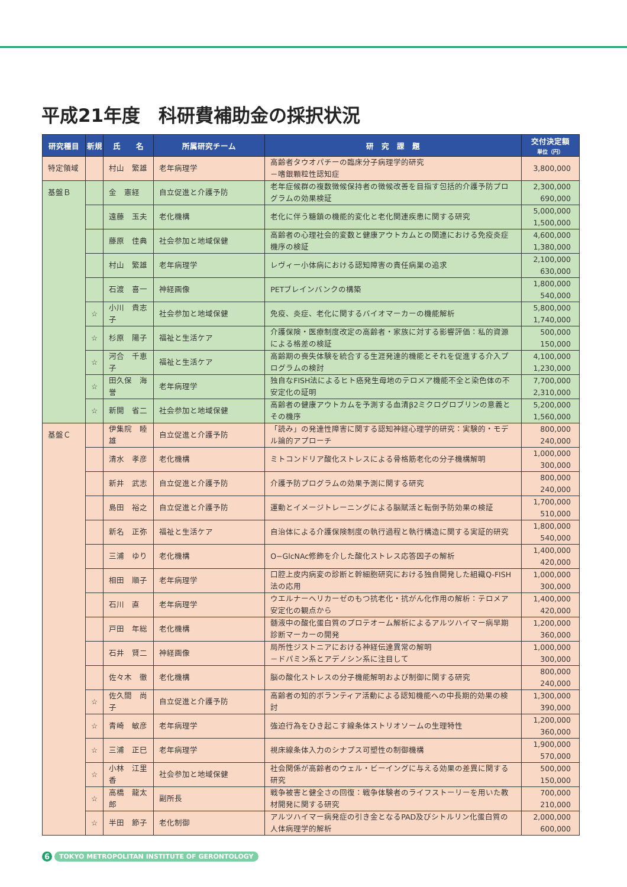平成21年度　科研費補助金の採択状況
| 研究種目 | 新規 | 氏 名 | 所属研究チーム | 研 究 課 題 | 交付決定額 単位（円） |
| --- | --- | --- | --- | --- | --- |
| 特定領域 | | 村山 繁雄 | 老年病理学 | 高齢者タウオパチーの臨床分子病理学的研究 －嗜銀顆粒性認知症 | 3,800,000 |
| 基盤Ｂ | | 金 憲経 | 自立促進と介護予防 | 老年症候群の複数徴候保持者の徴候改善を目指す包括的介護予防プログラムの効果検証 | 2,300,000 690,000 |
| | | 遠藤 玉夫 | 老化機構 | 老化に伴う糖鎖の機能的変化と老化関連疾患に関する研究 | 5,000,000 1,500,000 |
| | | 藤原 佳典 | 社会参加と地域保健 | 高齢者の心理社会的変数と健康アウトカムとの関連における免疫炎症機序の検証 | 4,600,000 1,380,000 |
| | | 村山 繁雄 | 老年病理学 | レヴィー小体病における認知障害の責任病巣の追求 | 2,100,000 630,000 |
| | | 石渡 喜一 | 神経画像 | PETブレインバンクの構築 | 1,800,000 540,000 |
| | ☆ | 小川 貴志子 | 社会参加と地域保健 | 免疫、炎症、老化に関するバイオマーカーの機能解析 | 5,800,000 1,740,000 |
| | ☆ | 杉原 陽子 | 福祉と生活ケア | 介護保険・医療制度改定の高齢者・家族に対する影響評価：私的資源による格差の検証 | 500,000 150,000 |
| | ☆ | 河合 千恵子 | 福祉と生活ケア | 高齢期の喪失体験を統合する生涯発達的機能とそれを促進する介入プログラムの検討 | 4,100,000 1,230,000 |
| | ☆ | 田久保 海誉 | 老年病理学 | 独自なFISH法によるヒト癌発生母地のテロメア機能不全と染色体の不安定化の証明 | 7,700,000 2,310,000 |
| | ☆ | 新開 省二 | 社会参加と地域保健 | 高齢者の健康アウトカムを予測する血清β2ミクログロブリンの意義とその機序 | 5,200,000 1,560,000 |
| 基盤Ｃ | | 伊集院 睦雄 | 自立促進と介護予防 | 「読み」の発達性障害に関する認知神経心理学的研究：実験的・モデル論的アプローチ | 800,000 240,000 |
| | | 清水 孝彦 | 老化機構 | ミトコンドリア酸化ストレスによる骨格筋老化の分子機構解明 | 1,000,000 300,000 |
| | | 新井 武志 | 自立促進と介護予防 | 介護予防プログラムの効果予測に関する研究 | 800,000 240,000 |
| | | 島田 裕之 | 自立促進と介護予防 | 運動とイメージトレーニングによる脳賦活と転倒予防効果の検証 | 1,700,000 510,000 |
| | | 新名 正弥 | 福祉と生活ケア | 自治体による介護保険制度の執行過程と執行構造に関する実証的研究 | 1,800,000 540,000 |
| | | 三浦 ゆり | 老化機構 | O−GlcNAc修飾を介した酸化ストレス応答因子の解析 | 1,400,000 420,000 |
| | | 相田 順子 | 老年病理学 | 口腔上皮内病変の診断と幹細胞研究における独自開発した組織Q-FISH法の応用 | 1,000,000 300,000 |
| | | 石川 直 | 老年病理学 | ウエルナーヘリカーゼのもつ抗老化・抗がん化作用の解析：テロメア安定化の観点から | 1,400,000 420,000 |
| | | 戸田 年総 | 老化機構 | 髄液中の酸化蛋白質のプロテオーム解析によるアルツハイマー病早期診断マーカーの開発 | 1,200,000 360,000 |
| | | 石井 賢二 | 神経画像 | 局所性ジストニアにおける神経伝達異常の解明 －ドパミン系とアデノシン系に注目して | 1,000,000 300,000 |
| | | 佐々木 徹 | 老化機構 | 脳の酸化ストレスの分子機能解明および制御に関する研究 | 800,000 240,000 |
| | ☆ | 佐久間 尚子 | 自立促進と介護予防 | 高齢者の知的ボランティア活動による認知機能への中長期的効果の検討 | 1,300,000 390,000 |
| | ☆ | 青崎 敏彦 | 老年病理学 | 強迫行為をひき起こす線条体ストリオソームの生理特性 | 1,200,000 360,000 |
| | ☆ | 三浦 正巳 | 老年病理学 | 視床線条体入力のシナプス可塑性の制御機構 | 1,900,000 570,000 |
| | ☆ | 小林 江里香 | 社会参加と地域保健 | 社会関係が高齢者のウェル・ビーイングに与える効果の差異に関する研究 | 500,000 150,000 |
| | ☆ | 高橋 龍太郎 | 副所長 | 戦争被害と健全さの回復：戦争体験者のライフストーリーを用いた教材開発に関する研究 | 700,000 210,000 |
| | ☆ | 半田 節子 | 老化制御 | アルツハイマー病発症の引き金となるPAD及びシトルリン化蛋白質の人体病理学的解析 | 2,000,000 600,000 |
6 TOKYO METROPOLITAN INSTITUTE OF GERONTOLOGY